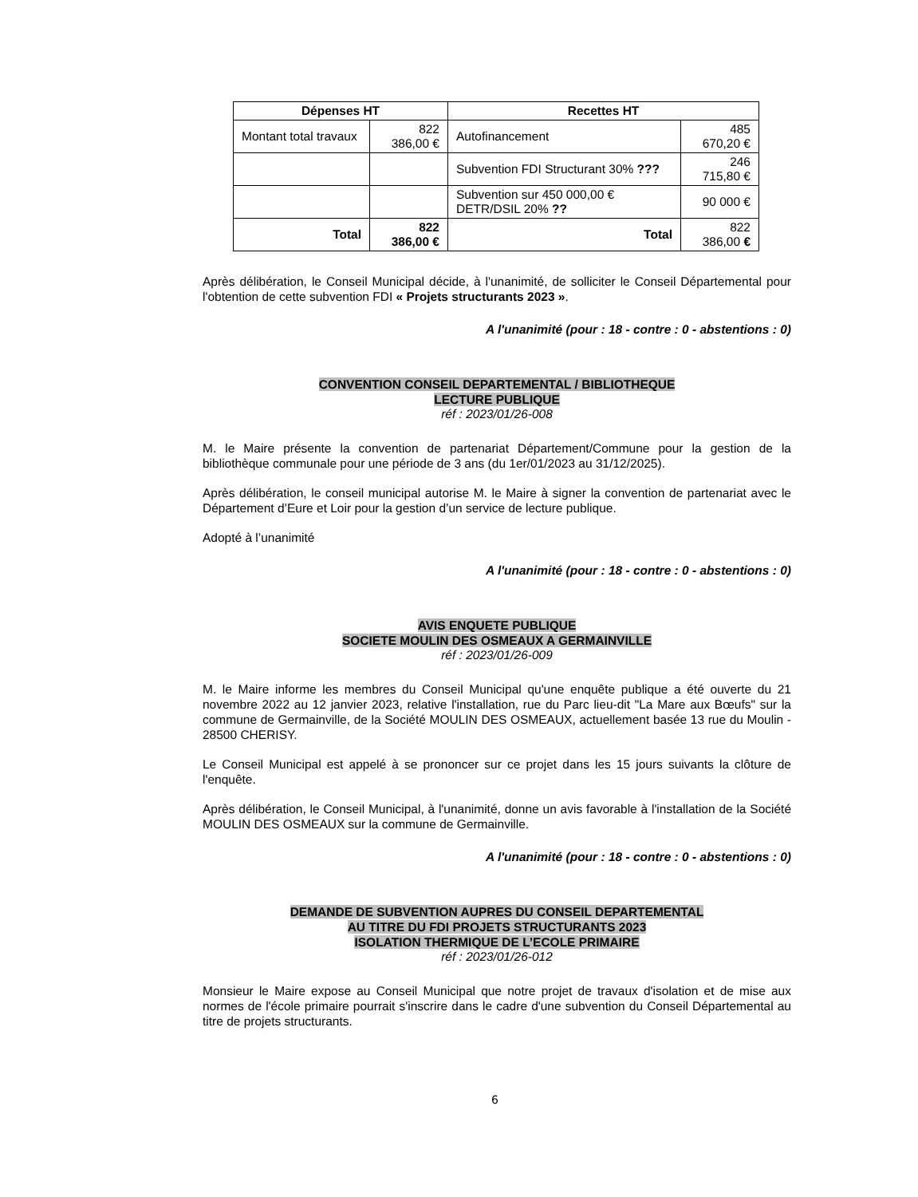| Dépenses HT | | Recettes HT | |
| --- | --- | --- | --- |
| Montant total travaux | 822 386,00 € | Autofinancement | 485 670,20 € |
| | | Subvention FDI Structurant 30% ??? | 246 715,80 € |
| | | Subvention sur 450 000,00 € DETR/DSIL 20% ?? | 90 000 € |
| Total | 822 386,00 € | Total | 822 386,00 € |
Après délibération, le Conseil Municipal décide, à l'unanimité, de solliciter le Conseil Départemental pour l'obtention de cette subvention FDI « Projets structurants 2023 ».
A l'unanimité (pour : 18 - contre : 0 - abstentions : 0)
CONVENTION CONSEIL DEPARTEMENTAL / BIBLIOTHEQUE
LECTURE PUBLIQUE
réf : 2023/01/26-008
M. le Maire présente la convention de partenariat Département/Commune pour la gestion de la bibliothèque communale pour une période de 3 ans (du 1er/01/2023 au 31/12/2025).
Après délibération, le conseil municipal autorise M. le Maire à signer la convention de partenariat avec le Département d’Eure et Loir pour la gestion d’un service de lecture publique.
Adopté à l’unanimité
A l'unanimité (pour : 18 - contre : 0 - abstentions : 0)
AVIS ENQUETE PUBLIQUE
SOCIETE MOULIN DES OSMEAUX A GERMAINVILLE
réf : 2023/01/26-009
M. le Maire informe les membres du Conseil Municipal qu'une enquête publique a été ouverte du 21 novembre 2022 au 12 janvier 2023, relative l'installation, rue du Parc lieu-dit "La Mare aux Bœufs" sur la commune de Germainville, de la Société MOULIN DES OSMEAUX, actuellement basée 13 rue du Moulin - 28500 CHERISY.
Le Conseil Municipal est appelé à se prononcer sur ce projet dans les 15 jours suivants la clôture de l'enquête.
Après délibération, le Conseil Municipal, à l'unanimité, donne un avis favorable à l'installation de la Société MOULIN DES OSMEAUX sur la commune de Germainville.
A l'unanimité (pour : 18 - contre : 0 - abstentions : 0)
DEMANDE DE SUBVENTION AUPRES DU CONSEIL DEPARTEMENTAL
AU TITRE DU FDI PROJETS STRUCTURANTS 2023
ISOLATION THERMIQUE DE L’ECOLE PRIMAIRE
réf : 2023/01/26-012
Monsieur le Maire expose au Conseil Municipal que notre projet de travaux d'isolation et de mise aux normes de l'école primaire pourrait s'inscrire dans le cadre d'une subvention du Conseil Départemental au titre de projets structurants.
6